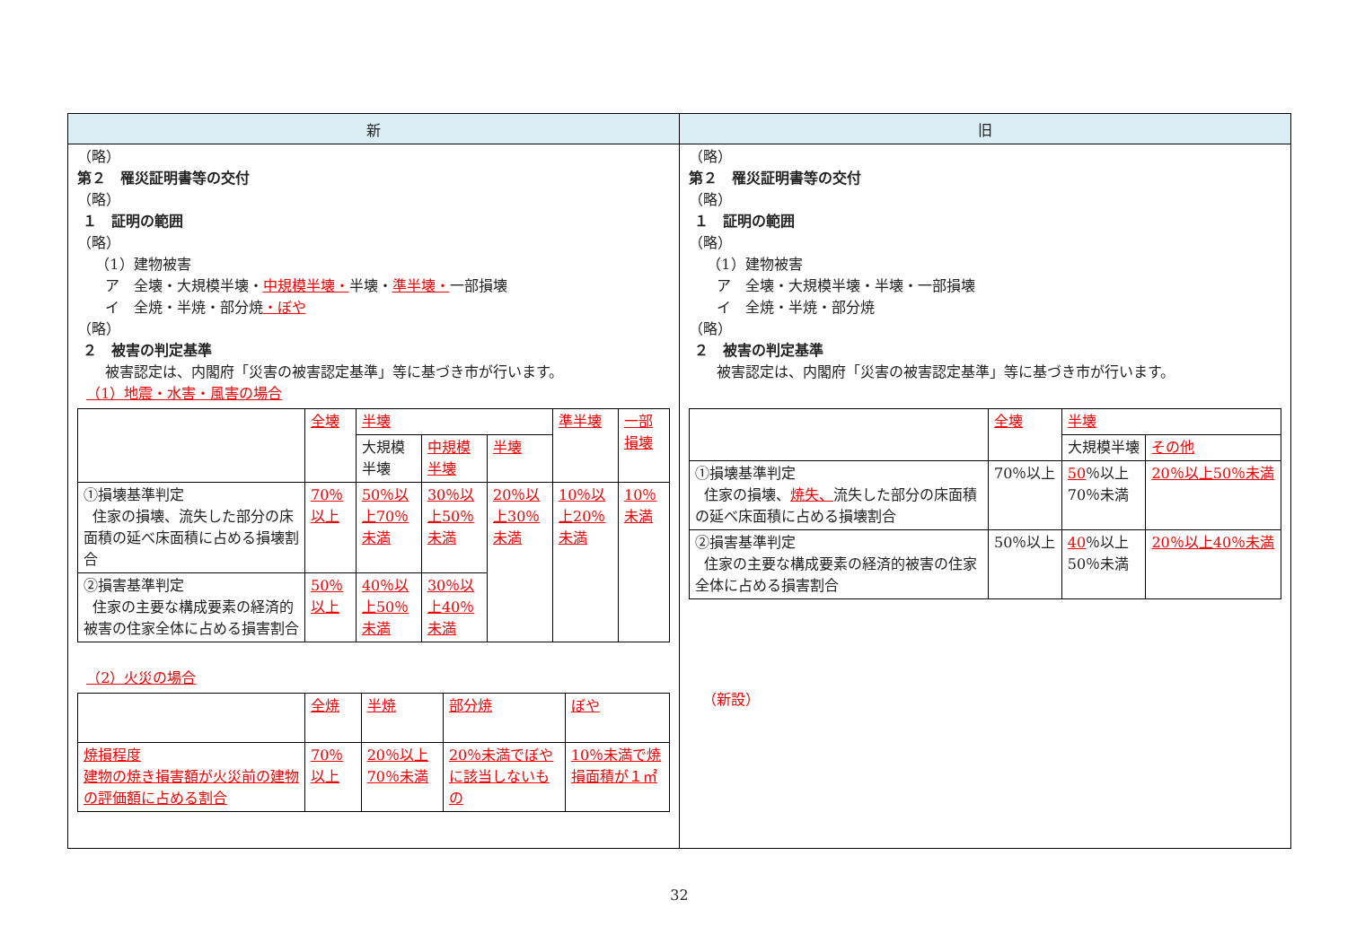| 新 | 旧 |
| --- | --- |
| （略） 第２ 罹災証明書等の交付 （略） １ 証明の範囲 （略） （1）建物被害 ア 全壊・大規模半壊・ 中規模半壊・ 半壊・ 準半壊・ 一部損壊 イ 全焼・半焼・部分焼 ・ぼや （略） ２ 被害の判定基準 被害認定は、内閣府「災害の被害認定基準」等に基づき市が行います。 （1）地震・水害・風害の場合 / / 全壊 / 半壊 / / / 準半壊 / 一部損壊 / / / / 大規模半壊 / 中規模半壊 / 半壊 / / / / ①損壊基準判定 住家の損壊、流失した部分の床面積の延べ床面積に占める損壊割合 / 70％以上 / 50％以上70％未満 / 30％以上50％未満 / 20％以上30％未満 / 10％以上20％未満 / 10％未満 / / ②損害基準判定 住家の主要な構成要素の経済的被害の住家全体に占める損害割合 / 50％以上 / 40％以上50％未満 / 30％以上40％未満 / / / / （2）火災の場合 / / 全焼 / 半焼 / 部分焼 / ぼや / / 焼損程度 建物の焼き損害額が火災前の建物の評価額に占める割合 / 70％以上 / 20％以上70％未満 / 20％未満でぼやに該当しないもの / 10％未満で焼損面積が１㎡ / | （略） 第２ 罹災証明書等の交付 （略） １ 証明の範囲 （略） （1）建物被害 ア 全壊・大規模半壊・半壊・一部損壊 イ 全焼・半焼・部分焼 （略） ２ 被害の判定基準 被害認定は、内閣府「災害の被害認定基準」等に基づき市が行います。 / / 全壊 / 半壊 / / / / / 大規模半壊 / その他 / / ①損壊基準判定 住家の損壊、 焼失、 流失した部分の床面積の延べ床面積に占める損壊割合 / 70％以上 / 50 ％以上 70％未満 / 20％以上50％未満 / / ②損害基準判定 住家の主要な構成要素の経済的被害の住家全体に占める損害割合 / 50％以上 / 40 ％以上 50％未満 / 20％以上40％未満 / （新設） |
32